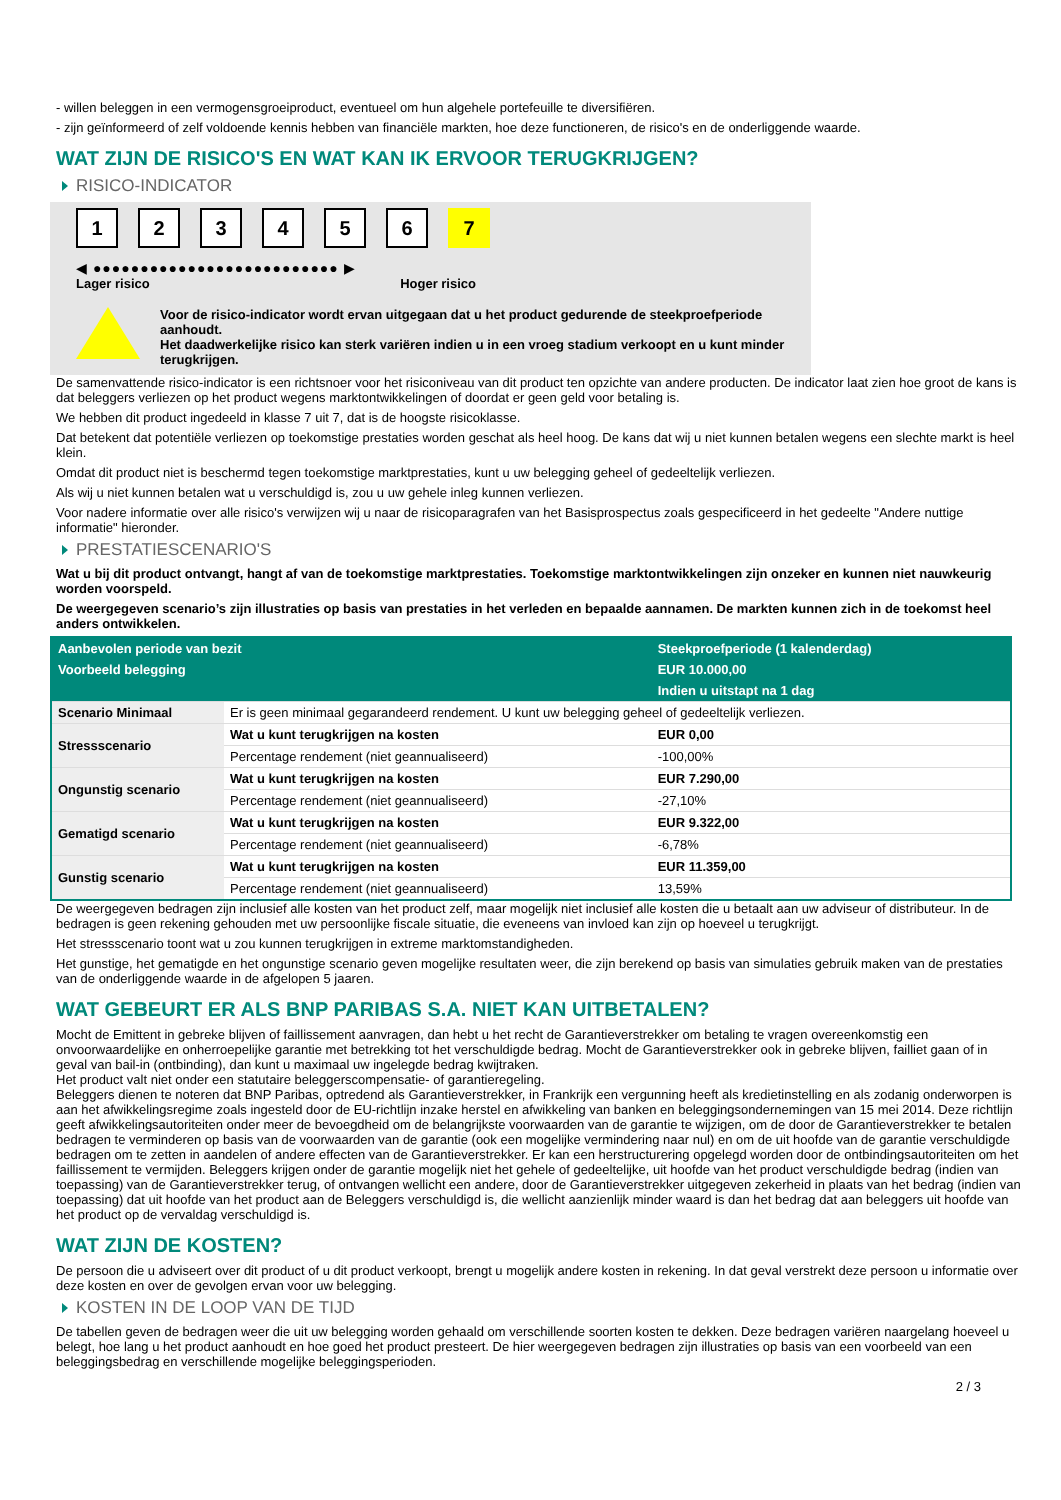- willen beleggen in een vermogensgroeiproduct, eventueel om hun algehele portefeuille te diversifiëren.
- zijn geïnformeerd of zelf voldoende kennis hebben van financiële markten, hoe deze functioneren, de risico's en de onderliggende waarde.
WAT ZIJN DE RISICO'S EN WAT KAN IK ERVOOR TERUGKRIJGEN?
RISICO-INDICATOR
1 2 3 4 5 6 7
◀ ●●●●●●●●●●●●●●●●●●●●●●●●●● ▶
Lager risico Hoger risico
Voor de risico-indicator wordt ervan uitgegaan dat u het product gedurende de steekproefperiode aanhoudt.
Het daadwerkelijke risico kan sterk variëren indien u in een vroeg stadium verkoopt en u kunt minder terugkrijgen.
De samenvattende risico-indicator is een richtsnoer voor het risiconiveau van dit product ten opzichte van andere producten. De indicator laat zien hoe groot de kans is dat beleggers verliezen op het product wegens marktontwikkelingen of doordat er geen geld voor betaling is.
We hebben dit product ingedeeld in klasse 7 uit 7, dat is de hoogste risicoklasse.
Dat betekent dat potentiële verliezen op toekomstige prestaties worden geschat als heel hoog. De kans dat wij u niet kunnen betalen wegens een slechte markt is heel klein.
Omdat dit product niet is beschermd tegen toekomstige marktprestaties, kunt u uw belegging geheel of gedeeltelijk verliezen.
Als wij u niet kunnen betalen wat u verschuldigd is, zou u uw gehele inleg kunnen verliezen.
Voor nadere informatie over alle risico's verwijzen wij u naar de risicoparagrafen van het Basisprospectus zoals gespecificeerd in het gedeelte "Andere nuttige informatie" hieronder.
PRESTATIESCENARIO'S
Wat u bij dit product ontvangt, hangt af van de toekomstige marktprestaties. Toekomstige marktontwikkelingen zijn onzeker en kunnen niet nauwkeurig worden voorspeld.
De weergegeven scenario’s zijn illustraties op basis van prestaties in het verleden en bepaalde aannamen. De markten kunnen zich in de toekomst heel anders ontwikkelen.
| Aanbevolen periode van bezit | | Steekproefperiode (1 kalenderdag) |
| --- | --- | --- |
| Voorbeeld belegging | | EUR 10.000,00 |
| | | Indien u uitstapt na 1 dag |
| Scenario Minimaal | Er is geen minimaal gegarandeerd rendement. U kunt uw belegging geheel of gedeeltelijk verliezen. | |
| Stressscenario | Wat u kunt terugkrijgen na kosten | EUR 0,00 |
| | Percentage rendement (niet geannualiseerd) | -100,00% |
| Ongunstig scenario | Wat u kunt terugkrijgen na kosten | EUR 7.290,00 |
| | Percentage rendement (niet geannualiseerd) | -27,10% |
| Gematigd scenario | Wat u kunt terugkrijgen na kosten | EUR 9.322,00 |
| | Percentage rendement (niet geannualiseerd) | -6,78% |
| Gunstig scenario | Wat u kunt terugkrijgen na kosten | EUR 11.359,00 |
| | Percentage rendement (niet geannualiseerd) | 13,59% |
De weergegeven bedragen zijn inclusief alle kosten van het product zelf, maar mogelijk niet inclusief alle kosten die u betaalt aan uw adviseur of distributeur. In de bedragen is geen rekening gehouden met uw persoonlijke fiscale situatie, die eveneens van invloed kan zijn op hoeveel u terugkrijgt.
Het stressscenario toont wat u zou kunnen terugkrijgen in extreme marktomstandigheden.
Het gunstige, het gematigde en het ongunstige scenario geven mogelijke resultaten weer, die zijn berekend op basis van simulaties gebruik maken van de prestaties van de onderliggende waarde in de afgelopen 5 jaaren.
WAT GEBEURT ER ALS BNP PARIBAS S.A. NIET KAN UITBETALEN?
Mocht de Emittent in gebreke blijven of faillissement aanvragen, dan hebt u het recht de Garantieverstrekker om betaling te vragen overeenkomstig een onvoorwaardelijke en onherroepelijke garantie met betrekking tot het verschuldigde bedrag. Mocht de Garantieverstrekker ook in gebreke blijven, failliet gaan of in geval van bail-in (ontbinding), dan kunt u maximaal uw ingelegde bedrag kwijtraken.
Het product valt niet onder een statutaire beleggerscompensatie- of garantieregeling.
Beleggers dienen te noteren dat BNP Paribas, optredend als Garantieverstrekker, in Frankrijk een vergunning heeft als kredietinstelling en als zodanig onderworpen is aan het afwikkelingsregime zoals ingesteld door de EU-richtlijn inzake herstel en afwikkeling van banken en beleggingsondernemingen van 15 mei 2014. Deze richtlijn geeft afwikkelingsautoriteiten onder meer de bevoegdheid om de belangrijkste voorwaarden van de garantie te wijzigen, om de door de Garantieverstrekker te betalen bedragen te verminderen op basis van de voorwaarden van de garantie (ook een mogelijke vermindering naar nul) en om de uit hoofde van de garantie verschuldigde bedragen om te zetten in aandelen of andere effecten van de Garantieverstrekker. Er kan een herstructurering opgelegd worden door de ontbindingsautoriteiten om het faillissement te vermijden. Beleggers krijgen onder de garantie mogelijk niet het gehele of gedeeltelijke, uit hoofde van het product verschuldigde bedrag (indien van toepassing) van de Garantieverstrekker terug, of ontvangen wellicht een andere, door de Garantieverstrekker uitgegeven zekerheid in plaats van het bedrag (indien van toepassing) dat uit hoofde van het product aan de Beleggers verschuldigd is, die wellicht aanzienlijk minder waard is dan het bedrag dat aan beleggers uit hoofde van het product op de vervaldag verschuldigd is.
WAT ZIJN DE KOSTEN?
De persoon die u adviseert over dit product of u dit product verkoopt, brengt u mogelijk andere kosten in rekening. In dat geval verstrekt deze persoon u informatie over deze kosten en over de gevolgen ervan voor uw belegging.
KOSTEN IN DE LOOP VAN DE TIJD
De tabellen geven de bedragen weer die uit uw belegging worden gehaald om verschillende soorten kosten te dekken. Deze bedragen variëren naargelang hoeveel u belegt, hoe lang u het product aanhoudt en hoe goed het product presteert. De hier weergegeven bedragen zijn illustraties op basis van een voorbeeld van een beleggingsbedrag en verschillende mogelijke beleggingsperioden.
2 / 3